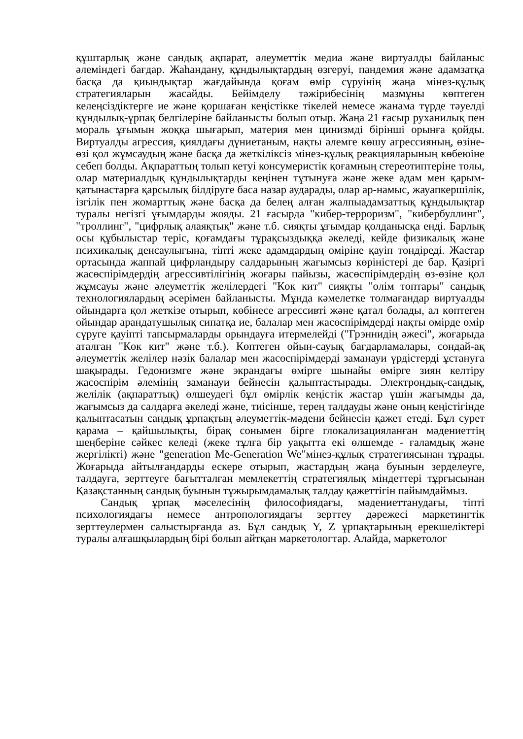құштарлық және сандық ақпарат, әлеуметтік медиа және виртуалды байланыс әлеміндегі бағдар. Жаһандану, құндылықтардың өзгеруі, пандемия және адамзатқа басқа да қиындықтар жағдайында қоғам өмір сүруінің жаңа мінез-құлық стратегияларын жасайды. Бейімделу тәжірибесінің мазмұны көптеген келеңсіздіктерге ие және қоршаған кеңістікке тікелей немесе жанама түрде тәуелді құндылық-ұрпақ белгілеріне байланысты болып отыр. Жаңа 21 ғасыр руханилық пен мораль ұғымын жоққа шығарып, материя мен цинизмді бірінші орынға қойды. Виртуалды агрессия, қиялдағы дүниетаным, нақты әлемге көшу агрессияның, өзіне-өзі қол жұмсаудың және басқа да жеткіліксіз мінез-құлық реакцияларының көбеюіне себеп болды. Ақпараттың толып кетуі консумеристік қоғамның стереотиптеріне толы, олар материалдық құндылықтарды кеңінен тұтынуға және жеке адам мен қарым-қатынастарға қарсылық білдіруге баса назар аударады, олар ар-намыс, жауапкершілік, ізгілік пен жомарттық және басқа да белең алған жалпыадамзаттық құндылықтар туралы негізгі ұғымдарды жояды. 21 ғасырда "кибер-терроризм", "кибербуллинг", "троллинг", "цифрлық алаяқтық" және т.б. сияқты ұғымдар қолданысқа енді. Барлық осы құбылыстар теріс, қоғамдағы тұрақсыздыққа әкеледі, кейде физикалық және психикалық денсаулығына, тіпті жеке адамдардың өміріне қауіп төндіреді. Жастар ортасында жаппай цифрландыру салдарының жағымсыз көріністері де бар. Қазіргі жасөспірімдердің агрессивтілігінің жоғары пайызы, жасөспірімдердің өз-өзіне қол жұмсауы және әлеуметтік желілердегі "Көк кит" сияқты "өлім топтары" сандық технологиялардың әсерімен байланысты. Мұнда кәмелетке толмағандар виртуалды ойындарға қол жеткізе отырып, көбінесе агрессивті және қатал болады, ал көптеген ойындар арандатушылық сипатқа ие, балалар мен жасөспірімдерді нақты өмірде өмір сүруге қауіпті тапсырмаларды орындауға итермелейді ("Грэннидің әжесі", жоғарыда аталған "Көк кит" және т.б.). Көптеген ойын-сауық бағдарламалары, сондай-ақ әлеуметтік желілер нәзік балалар мен жасөспірімдерді заманауи үрдістерді ұстануға шақырады. Гедонизмге және экрандағы өмірге шынайы өмірге зиян келтіру жасөспірім әлемінің заманауи бейнесін қалыптастырады. Электрондық-сандық, желілік (ақпараттық) өлшеудегі бұл өмірлік кеңістік жастар үшін жағымды да, жағымсыз да салдарға әкеледі және, тиісінше, терең талдауды және оның кеңістігінде қалыптасатын сандық ұрпақтың әлеуметтік-мәдени бейнесін қажет етеді. Бұл сурет қарама – қайшылықты, бірақ сонымен бірге глокализацияланған мәдениеттің шеңберіне сәйкес келеді (жеке тұлға бір уақытта екі өлшемде - ғаламдық және жергілікті) және "generation Me-Generation We"мінез-құлық стратегиясынан тұрады. Жоғарыда айтылғандарды ескере отырып, жастардың жаңа буынын зерделеуге, талдауға, зерттеуге бағытталған мемлекеттің стратегиялық міндеттері тұрғысынан Қазақстанның сандық буынын тұжырымдамалық талдау қажеттігін пайымдаймыз.
Сандық ұрпақ мәселесінің философиядағы, мәдениеттанудағы, тіпті психологиядағы немесе антропологиядағы зерттеу дәрежесі маркетингтік зерттеулермен салыстырғанда аз. Бұл сандық Y, Z ұрпақтарының ерекшеліктері туралы алғашқылардың бірі болып айтқан маркетологтар. Алайда, маркетолог